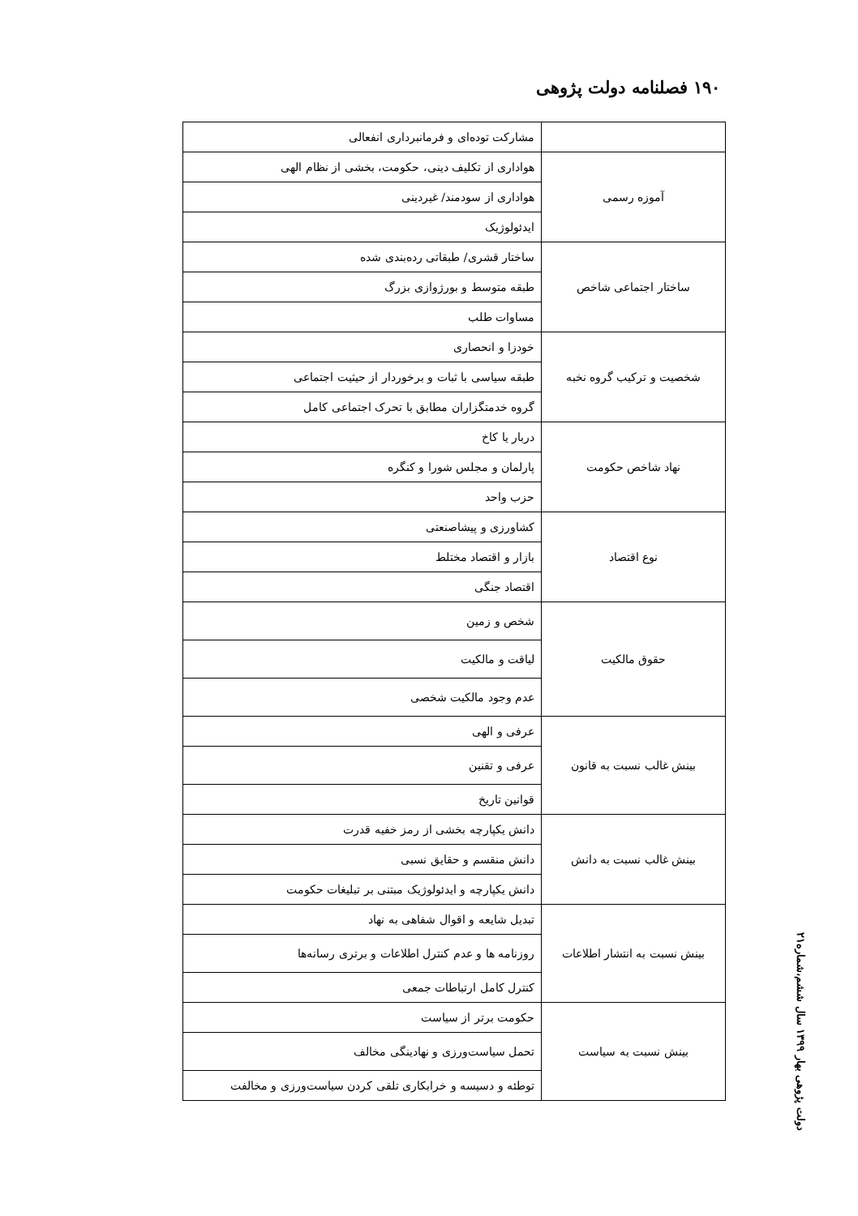۱۹۰ فصلنامه دولت پژوهی
| | مشارکت توده‌ای و فرمانبرداری انفعالی |
| آموزه رسمی | هواداری از تکلیف دینی، حکومت، بخشی از نظام الهی |
| | هواداری از سودمند/ غیردینی |
| | ایدئولوژیک |
| ساختار اجتماعی شاخص | ساختار قشری/ طبقاتی رده‌بندی شده |
| | طبقه متوسط و بورژوازی بزرگ |
| | مساوات طلب |
| شخصیت و ترکیب گروه نخبه | خودزا و انحصاری |
| | طبقه سیاسی با ثبات و برخوردار از حیثیت اجتماعی |
| | گروه خدمتگزاران مطابق با تحرک اجتماعی کامل |
| نهاد شاخص حکومت | دربار یا کاخ |
| | پارلمان و مجلس شورا و کنگره |
| | حزب واحد |
| نوع اقتصاد | کشاورزی و پیشاصنعتی |
| | بازار و اقتصاد مختلط |
| | اقتصاد جنگی |
| حقوق مالکیت | شخص و زمین |
| | لیاقت و مالکیت |
| | عدم وجود مالکیت شخصی |
| بینش غالب نسبت به قانون | عرفی و الهی |
| | عرفی و تقنین |
| | قوانین تاریخ |
| بینش غالب نسبت به دانش | دانش یکپارچه بخشی از رمز خفیه قدرت |
| | دانش منقسم و حقایق نسبی |
| | دانش یکپارچه و ایدئولوژیک مبتنی بر تبلیغات حکومت |
| بینش نسبت به انتشار اطلاعات | تبدیل شایعه و اقوال شفاهی به نهاد |
| | روزنامه ها و عدم کنترل اطلاعات و برتری رسانه‌ها |
| | کنترل کامل ارتباطات جمعی |
| بینش نسبت به سیاست | حکومت برتر از سیاست |
| | تحمل سیاست‌ورزی و نهادینگی مخالف |
| | توطئه و دسیسه و خرابکاری تلقی کردن سیاست‌ورزی و مخالفت |
دولت پژوهی بهار ۱۳۹۹ سال ششم،شماره۲۱